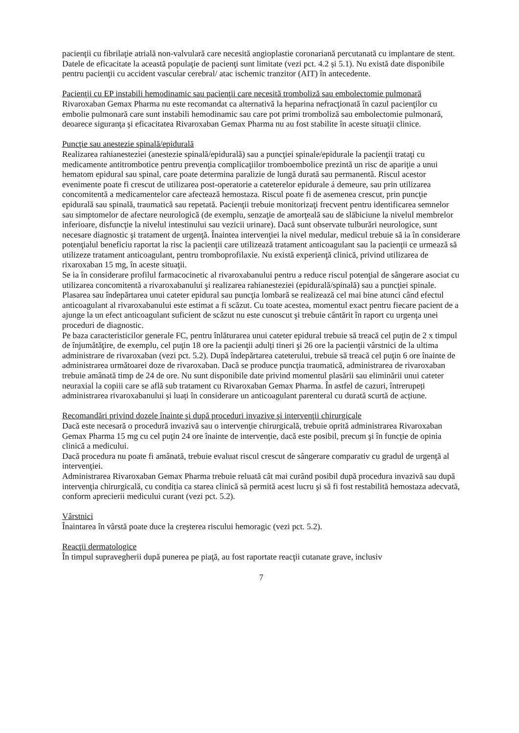pacienţii cu fibrilaţie atrială non-valvulară care necesită angioplastie coronariană percutanată cu implantare de stent. Datele de eficacitate la această populaţie de pacienţi sunt limitate (vezi pct. 4.2 și 5.1). Nu există date disponibile pentru pacienţii cu accident vascular cerebral/ atac ischemic tranzitor (AIT) în antecedente.
Pacienţii cu EP instabili hemodinamic sau pacienţii care necesită tromboliză sau embolectomie pulmonară
Rivaroxaban Gemax Pharma nu este recomandat ca alternativă la heparina nefracţionată în cazul pacienţilor cu embolie pulmonară care sunt instabili hemodinamic sau care pot primi tromboliză sau embolectomie pulmonară, deoarece siguranţa şi eficacitatea Rivaroxaban Gemax Pharma nu au fost stabilite în aceste situaţii clinice.
Puncţie sau anestezie spinală/epidurală
Realizarea rahianesteziei (anestezie spinală/epidurală) sau a puncţiei spinale/epidurale la pacienţii trataţi cu medicamente antitrombotice pentru prevenţia complicaţiilor tromboembolice prezintă un risc de apariţie a unui hematom epidural sau spinal, care poate determina paralizie de lungă durată sau permanentă. Riscul acestor evenimente poate fi crescut de utilizarea post-operatorie a cateterelor epidurale á demeure, sau prin utilizarea concomitentă a medicamentelor care afectează hemostaza. Riscul poate fi de asemenea crescut, prin puncţie epidurală sau spinală, traumatică sau repetată. Pacienţii trebuie monitorizaţi frecvent pentru identificarea semnelor sau simptomelor de afectare neurologică (de exemplu, senzaţie de amorţeală sau de slăbiciune la nivelul membrelor inferioare, disfuncţie la nivelul intestinului sau vezicii urinare). Dacă sunt observate tulburări neurologice, sunt necesare diagnostic şi tratament de urgenţă. Înaintea intervenţiei la nivel medular, medicul trebuie să ia în considerare potenţialul beneficiu raportat la risc la pacienţii care utilizează tratament anticoagulant sau la pacienţii ce urmează să utilizeze tratament anticoagulant, pentru tromboprofilaxie. Nu există experienţă clinică, privind utilizarea de rixaroxaban 15 mg, în aceste situaţii.
Se ia în considerare profilul farmacocinetic al rivaroxabanului pentru a reduce riscul potenţial de sângerare asociat cu utilizarea concomitentă a rivaroxabanului şi realizarea rahianesteziei (epidurală/spinală) sau a puncţiei spinale. Plasarea sau îndepărtarea unui cateter epidural sau puncţia lombară se realizează cel mai bine atunci când efectul anticoagulant al rivaroxabanului este estimat a fi scăzut. Cu toate acestea, momentul exact pentru fiecare pacient de a ajunge la un efect anticoagulant suficient de scăzut nu este cunoscut şi trebuie cântărit în raport cu urgenţa unei proceduri de diagnostic.
Pe baza caracteristicilor generale FC, pentru înlăturarea unui cateter epidural trebuie să treacă cel puţin de 2 x timpul de înjumătăţire, de exemplu, cel puţin 18 ore la pacienţii adulți tineri şi 26 ore la pacienţii vârstnici de la ultima administrare de rivaroxaban (vezi pct. 5.2). După îndepărtarea cateterului, trebuie să treacă cel puţin 6 ore înainte de administrarea următoarei doze de rivaroxaban. Dacă se produce puncţia traumatică, administrarea de rivaroxaban trebuie amânată timp de 24 de ore. Nu sunt disponibile date privind momentul plasării sau eliminării unui cateter neuraxial la copiii care se află sub tratament cu Rivaroxaban Gemax Pharma. În astfel de cazuri, întrerupeți administrarea rivaroxabanului și luați în considerare un anticoagulant parenteral cu durată scurtă de acțiune.
Recomandări privind dozele înainte şi după proceduri invazive şi intervenţii chirurgicale
Dacă este necesară o procedură invazivă sau o intervenţie chirurgicală, trebuie oprită administrarea Rivaroxaban Gemax Pharma 15 mg cu cel puţin 24 ore înainte de intervenţie, dacă este posibil, precum şi în funcţie de opinia clinică a medicului.
Dacă procedura nu poate fi amânată, trebuie evaluat riscul crescut de sângerare comparativ cu gradul de urgenţă al intervenţiei.
Administrarea Rivaroxaban Gemax Pharma trebuie reluată cât mai curând posibil după procedura invazivă sau după intervenţia chirurgicală, cu condiția ca starea clinică să permită acest lucru şi să fi fost restabilită hemostaza adecvată, conform aprecierii medicului curant (vezi pct. 5.2).
Vârstnici
Înaintarea în vârstă poate duce la creşterea riscului hemoragic (vezi pct. 5.2).
Reacţii dermatologice
În timpul supravegherii după punerea pe piaţă, au fost raportate reacţii cutanate grave, inclusiv
7